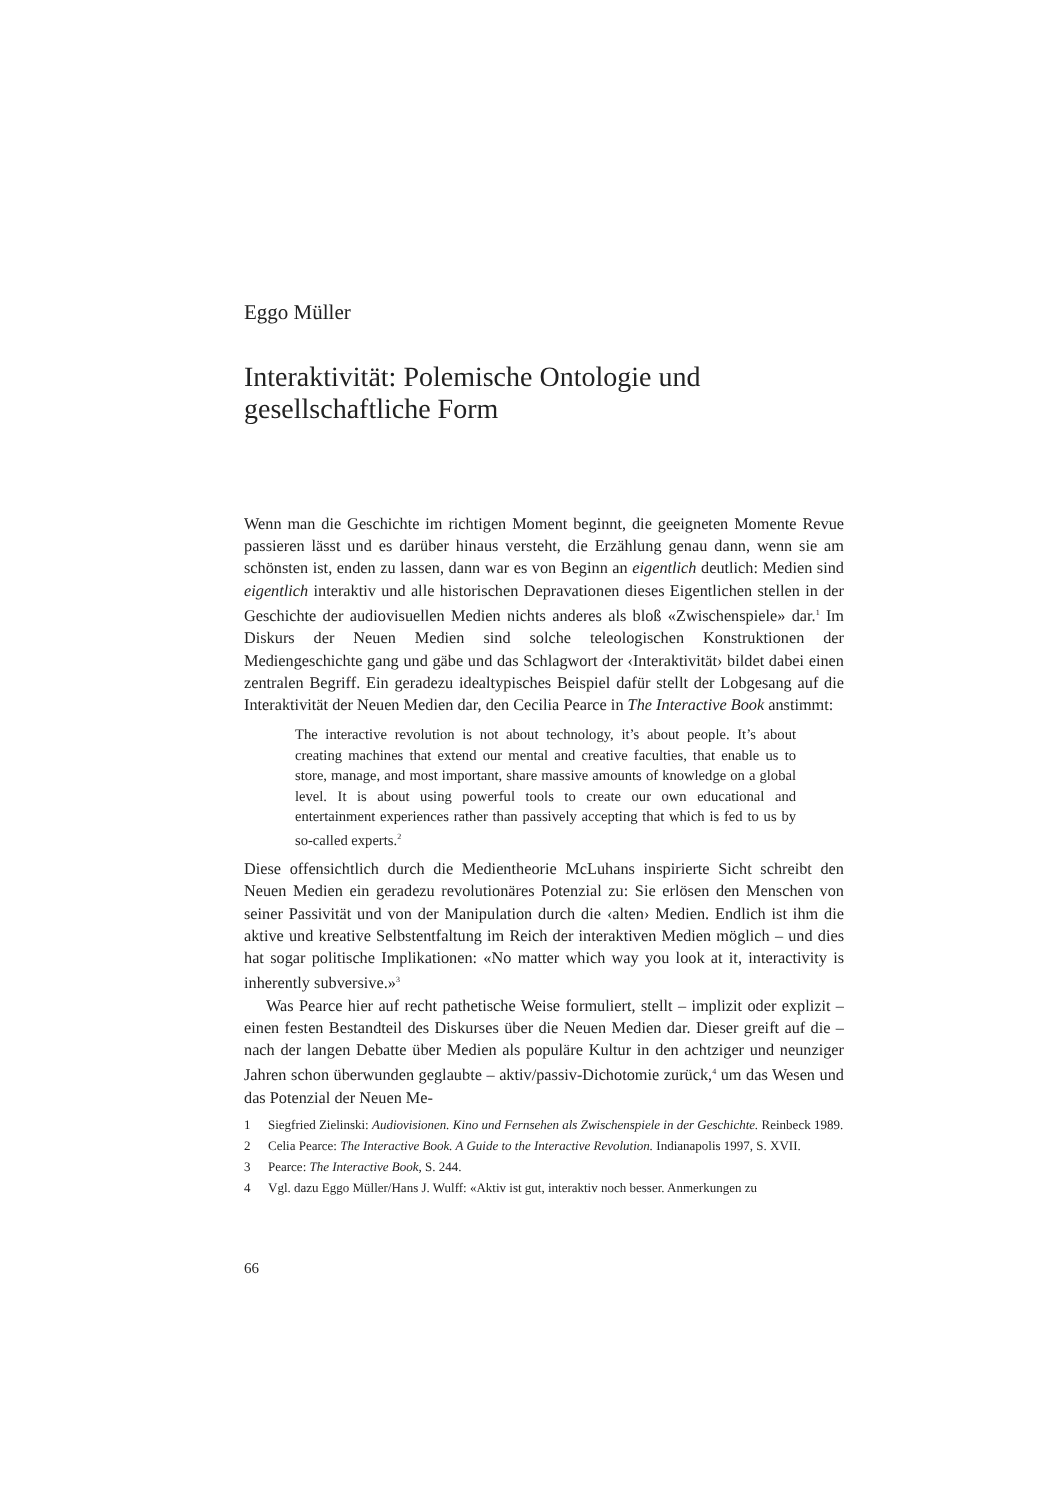Eggo Müller
Interaktivität: Polemische Ontologie und gesellschaftliche Form
Wenn man die Geschichte im richtigen Moment beginnt, die geeigneten Momente Revue passieren lässt und es darüber hinaus versteht, die Erzählung genau dann, wenn sie am schönsten ist, enden zu lassen, dann war es von Beginn an eigentlich deutlich: Medien sind eigentlich interaktiv und alle historischen Depravationen dieses Eigentlichen stellen in der Geschichte der audiovisuellen Medien nichts anderes als bloß «Zwischenspiele» dar.<sup>1</sup> Im Diskurs der Neuen Medien sind solche teleologischen Konstruktionen der Mediengeschichte gang und gäbe und das Schlagwort der ‹Interaktivität› bildet dabei einen zentralen Begriff. Ein geradezu idealtypisches Beispiel dafür stellt der Lobgesang auf die Interaktivität der Neuen Medien dar, den Cecilia Pearce in The Interactive Book anstimmt:
The interactive revolution is not about technology, it’s about people. It’s about creating machines that extend our mental and creative faculties, that enable us to store, manage, and most important, share massive amounts of knowledge on a global level. It is about using powerful tools to create our own educational and entertainment experiences rather than passively accepting that which is fed to us by so-called experts.<sup>2</sup>
Diese offensichtlich durch die Medientheorie McLuhans inspirierte Sicht schreibt den Neuen Medien ein geradezu revolutionäres Potenzial zu: Sie erlösen den Menschen von seiner Passivität und von der Manipulation durch die ‹alten› Medien. Endlich ist ihm die aktive und kreative Selbstentfaltung im Reich der interaktiven Medien möglich – und dies hat sogar politische Implikationen: «No matter which way you look at it, interactivity is inherently subversive.»<sup>3</sup>
Was Pearce hier auf recht pathetische Weise formuliert, stellt – implizit oder explizit – einen festen Bestandteil des Diskurses über die Neuen Medien dar. Dieser greift auf die – nach der langen Debatte über Medien als populäre Kultur in den achtziger und neunziger Jahren schon überwunden geglaubte – aktiv/passiv-Dichotomie zurück,<sup>4</sup> um das Wesen und das Potenzial der Neuen Me-
1 Siegfried Zielinski: Audiovisionen. Kino und Fernsehen als Zwischenspiele in der Geschichte. Reinbeck 1989.
2 Celia Pearce: The Interactive Book. A Guide to the Interactive Revolution. Indianapolis 1997, S. XVII.
3 Pearce: The Interactive Book, S. 244.
4 Vgl. dazu Eggo Müller/Hans J. Wulff: «Aktiv ist gut, interaktiv noch besser. Anmerkungen zu
66